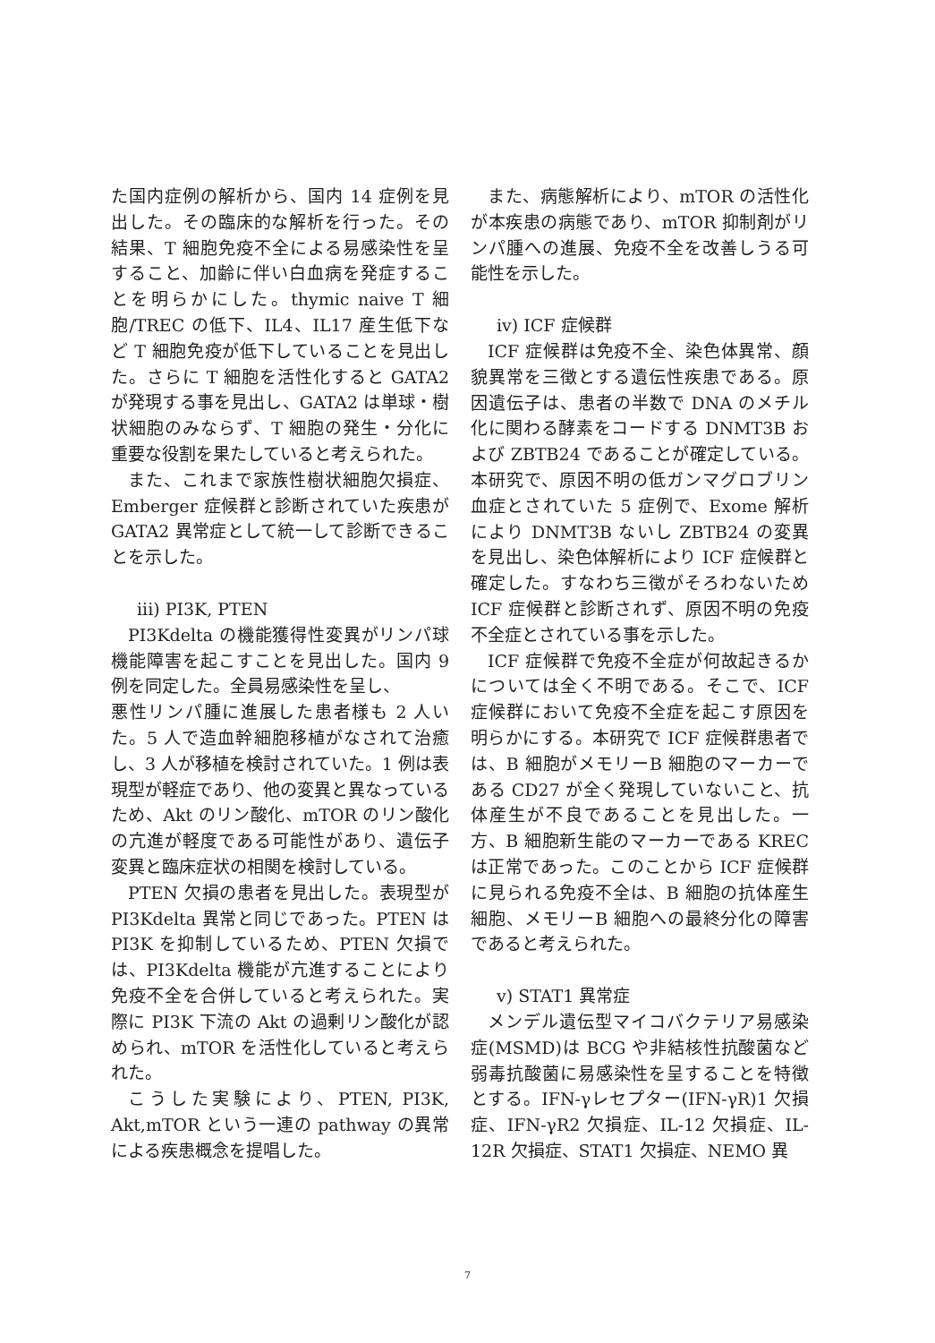た国内症例の解析から、国内 14 症例を見出した。その臨床的な解析を行った。その結果、T 細胞免疫不全による易感染性を呈すること、加齢に伴い白血病を発症することを明らかにした。thymic naive T 細胞/TREC の低下、IL4、IL17 産生低下など T 細胞免疫が低下していることを見出した。さらに T 細胞を活性化すると GATA2 が発現する事を見出し、GATA2 は単球・樹状細胞のみならず、T 細胞の発生・分化に重要な役割を果たしていると考えられた。
また、これまで家族性樹状細胞欠損症、Emberger 症候群と診断されていた疾患が GATA2 異常症として統一して診断できることを示した。
iii) PI3K, PTEN
PI3Kdelta の機能獲得性変異がリンパ球機能障害を起こすことを見出した。国内 9 例を同定した。全員易感染性を呈し、
悪性リンパ腫に進展した患者様も 2 人いた。5 人で造血幹細胞移植がなされて治癒し、3 人が移植を検討されていた。1 例は表現型が軽症であり、他の変異と異なっているため、Akt のリン酸化、mTOR のリン酸化の亢進が軽度である可能性があり、遺伝子変異と臨床症状の相関を検討している。
PTEN 欠損の患者を見出した。表現型が PI3Kdelta 異常と同じであった。PTEN は PI3K を抑制しているため、PTEN 欠損では、PI3Kdelta 機能が亢進することにより免疫不全を合併していると考えられた。実際に PI3K 下流の Akt の過剰リン酸化が認められ、mTOR を活性化していると考えられた。
こうした実験により、PTEN, PI3K, Akt,mTOR という一連の pathway の異常による疾患概念を提唱した。
また、病態解析により、mTOR の活性化が本疾患の病態であり、mTOR 抑制剤がリンパ腫への進展、免疫不全を改善しうる可能性を示した。
iv) ICF 症候群
ICF 症候群は免疫不全、染色体異常、顔貌異常を三徴とする遺伝性疾患である。原因遺伝子は、患者の半数で DNA のメチル化に関わる酵素をコードする DNMT3B および ZBTB24 であることが確定している。本研究で、原因不明の低ガンマグロブリン血症とされていた 5 症例で、Exome 解析により DNMT3B ないし ZBTB24 の変異を見出し、染色体解析により ICF 症候群と確定した。すなわち三徴がそろわないため ICF 症候群と診断されず、原因不明の免疫不全症とされている事を示した。
ICF 症候群で免疫不全症が何故起きるかについては全く不明である。そこで、ICF 症候群において免疫不全症を起こす原因を明らかにする。本研究で ICF 症候群患者では、B 細胞がメモリーB 細胞のマーカーである CD27 が全く発現していないこと、抗体産生が不良であることを見出した。一方、B 細胞新生能のマーカーである KREC は正常であった。このことから ICF 症候群に見られる免疫不全は、B 細胞の抗体産生細胞、メモリーB 細胞への最終分化の障害であると考えられた。
v) STAT1 異常症
メンデル遺伝型マイコバクテリア易感染症(MSMD)は BCG や非結核性抗酸菌など弱毒抗酸菌に易感染性を呈することを特徴とする。IFN-γレセプター(IFN-γR)1 欠損症、IFN-γR2 欠損症、IL-12 欠損症、IL-12R 欠損症、STAT1 欠損症、NEMO 異
7